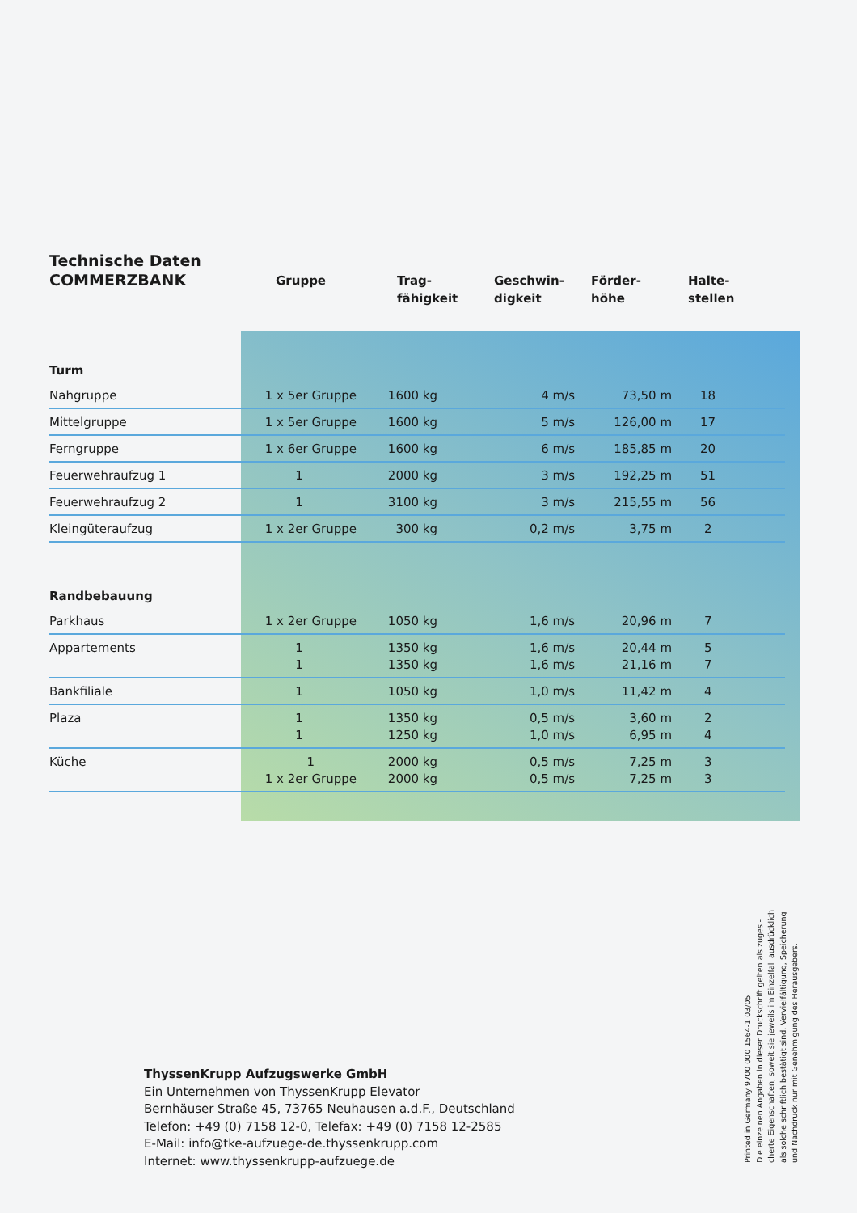| Technische Daten COMMERZBANK | Gruppe | Trag- fähigkeit | Geschwin- digkeit | Förder- höhe | Halte- stellen |
| --- | --- | --- | --- | --- | --- |
| Turm | | | | | |
| Nahgruppe | 1 x 5er Gruppe | 1600 kg | 4 m/s | 73,50 m | 18 |
| Mittelgruppe | 1 x 5er Gruppe | 1600 kg | 5 m/s | 126,00 m | 17 |
| Ferngruppe | 1 x 6er Gruppe | 1600 kg | 6 m/s | 185,85 m | 20 |
| Feuerwehraufzug 1 | 1 | 2000 kg | 3 m/s | 192,25 m | 51 |
| Feuerwehraufzug 2 | 1 | 3100 kg | 3 m/s | 215,55 m | 56 |
| Kleingüteraufzug | 1 x 2er Gruppe | 300 kg | 0,2 m/s | 3,75 m | 2 |
| Randbebauung | | | | | |
| Parkhaus | 1 x 2er Gruppe | 1050 kg | 1,6 m/s | 20,96 m | 7 |
| Appartements | 1 1 | 1350 kg 1350 kg | 1,6 m/s 1,6 m/s | 20,44 m 21,16 m | 5 7 |
| Bankfiliale | 1 | 1050 kg | 1,0 m/s | 11,42 m | 4 |
| Plaza | 1 1 | 1350 kg 1250 kg | 0,5 m/s 1,0 m/s | 3,60 m 6,95 m | 2 4 |
| Küche | 1 1 x 2er Gruppe | 2000 kg 2000 kg | 0,5 m/s 0,5 m/s | 7,25 m 7,25 m | 3 3 |
ThyssenKrupp Aufzugswerke GmbH
Ein Unternehmen von ThyssenKrupp Elevator
Bernhäuser Straße 45, 73765 Neuhausen a.d.F., Deutschland
Telefon: +49 (0) 7158 12-0, Telefax: +49 (0) 7158 12-2585
E-Mail: info@tke-aufzuege-de.thyssenkrupp.com
Internet: www.thyssenkrupp-aufzuege.de
Printed in Germany 9700 000 1564-1 03/05
Die einzelnen Angaben in dieser Druckschrift gelten als zugesi-
cherte Eigenschaften, soweit sie jeweils im Einzelfall ausdrücklich
als solche schriftlich bestätigt sind. Vervielfältigung, Speicherung
und Nachdruck nur mit Genehmigung des Herausgebers.